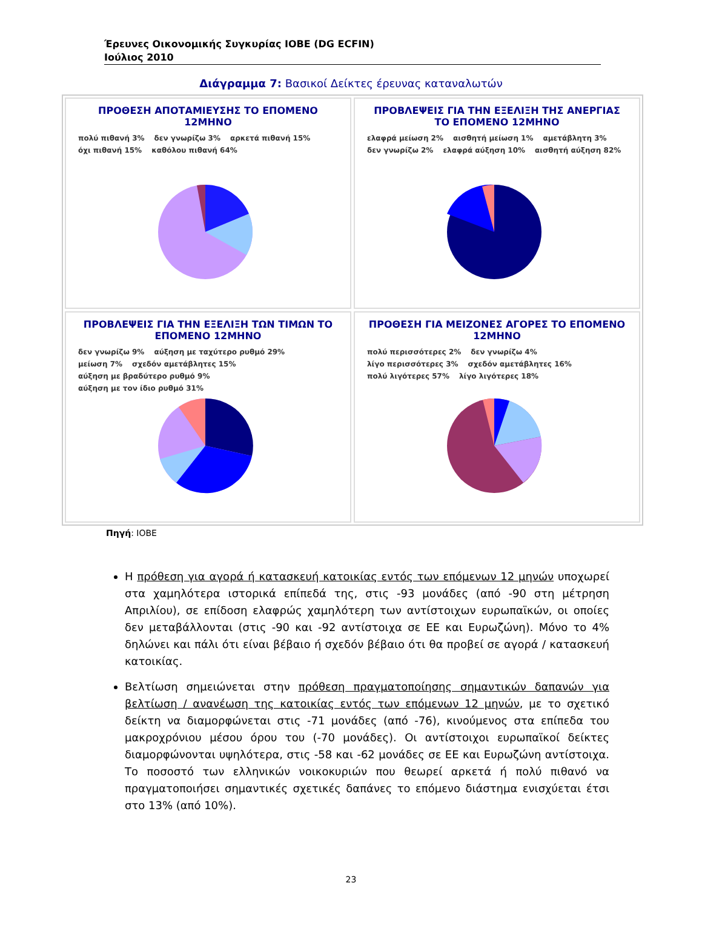Έρευνες Οικονομικής Συγκυρίας ΙΟΒΕ (DG ECFIN)
Ιούλιος 2010
Διάγραμμα 7: Βασικοί Δείκτες έρευνας καταναλωτών
ΠΡΟΘΕΣΗ ΑΠΟΤΑΜΙΕΥΣΗΣ ΤΟ ΕΠΟΜΕΝΟ 12ΜΗΝΟ
πολύ πιθανή 3% δεν γνωρίζω 3% αρκετά πιθανή 15% όχι πιθανή 15% καθόλου πιθανή 64%
ΠΡΟΒΛΕΨΕΙΣ ΓΙΑ ΤΗΝ ΕΞΕΛΙΞΗ ΤΗΣ ΑΝΕΡΓΙΑΣ ΤΟ ΕΠΟΜΕΝΟ 12ΜΗΝΟ
ελαφρά μείωση 2% αισθητή μείωση 1% αμετάβλητη 3% δεν γνωρίζω 2% ελαφρά αύξηση 10% αισθητή αύξηση 82%
ΠΡΟΒΛΕΨΕΙΣ ΓΙΑ ΤΗΝ ΕΞΕΛΙΞΗ ΤΩΝ ΤΙΜΩΝ ΤΟ ΕΠΟΜΕΝΟ 12ΜΗΝΟ
δεν γνωρίζω 9% αύξηση με ταχύτερο ρυθμό 29% μείωση 7% σχεδόν αμετάβλητες 15% αύξηση με βραδύτερο ρυθμό 9% αύξηση με τον ίδιο ρυθμό 31%
ΠΡΟΘΕΣΗ ΓΙΑ ΜΕΙΖΟΝΕΣ ΑΓΟΡΕΣ ΤΟ ΕΠΟΜΕΝΟ 12ΜΗΝΟ
πολύ περισσότερες 2% δεν γνωρίζω 4% λίγο περισσότερες 3% σχεδόν αμετάβλητες 16% πολύ λιγότερες 57% λίγο λιγότερες 18%
Πηγή: ΙΟΒΕ
Η πρόθεση για αγορά ή κατασκευή κατοικίας εντός των επόμενων 12 μηνών υποχωρεί στα χαμηλότερα ιστορικά επίπεδά της, στις -93 μονάδες (από -90 στη μέτρηση Απριλίου), σε επίδοση ελαφρώς χαμηλότερη των αντίστοιχων ευρωπαϊκών, οι οποίες δεν μεταβάλλονται (στις -90 και -92 αντίστοιχα σε ΕΕ και Ευρωζώνη). Μόνο το 4% δηλώνει και πάλι ότι είναι βέβαιο ή σχεδόν βέβαιο ότι θα προβεί σε αγορά / κατασκευή κατοικίας.
Βελτίωση σημειώνεται στην πρόθεση πραγματοποίησης σημαντικών δαπανών για βελτίωση / ανανέωση της κατοικίας εντός των επόμενων 12 μηνών, με το σχετικό δείκτη να διαμορφώνεται στις -71 μονάδες (από -76), κινούμενος στα επίπεδα του μακροχρόνιου μέσου όρου του (-70 μονάδες). Οι αντίστοιχοι ευρωπαϊκοί δείκτες διαμορφώνονται υψηλότερα, στις -58 και -62 μονάδες σε ΕΕ και Ευρωζώνη αντίστοιχα. Το ποσοστό των ελληνικών νοικοκυριών που θεωρεί αρκετά ή πολύ πιθανό να πραγματοποιήσει σημαντικές σχετικές δαπάνες το επόμενο διάστημα ενισχύεται έτσι στο 13% (από 10%).
23